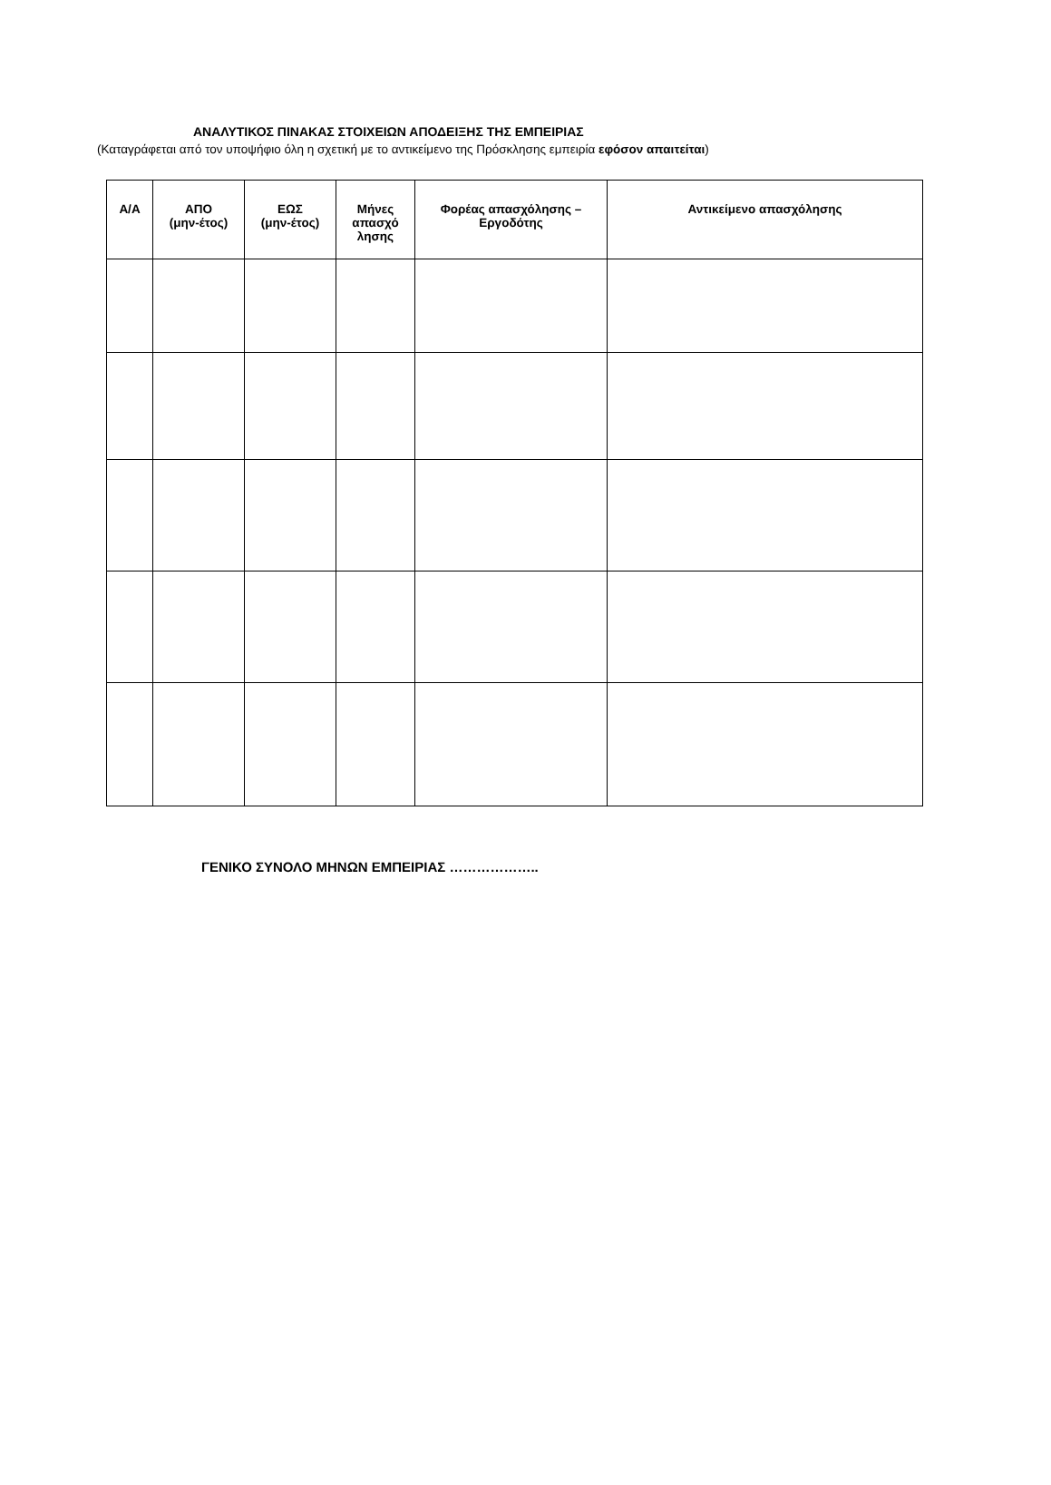ΑΝΑΛΥΤΙΚΟΣ ΠΙΝΑΚΑΣ ΣΤΟΙΧΕΙΩΝ ΑΠΟΔΕΙΞΗΣ ΤΗΣ ΕΜΠΕΙΡΙΑΣ
(Καταγράφεται από τον υποψήφιο όλη η σχετική με το αντικείμενο της Πρόσκλησης εμπειρία εφόσον απαιτείται)
| Α/Α | ΑΠΟ (μην-έτος) | ΕΩΣ (μην-έτος) | Μήνες απασχό λησης | Φορέας απασχόλησης – Εργοδότης | Αντικείμενο απασχόλησης |
| --- | --- | --- | --- | --- | --- |
ΓΕΝΙΚΟ ΣΥΝΟΛΟ ΜΗΝΩΝ ΕΜΠΕΙΡΙΑΣ ………………..